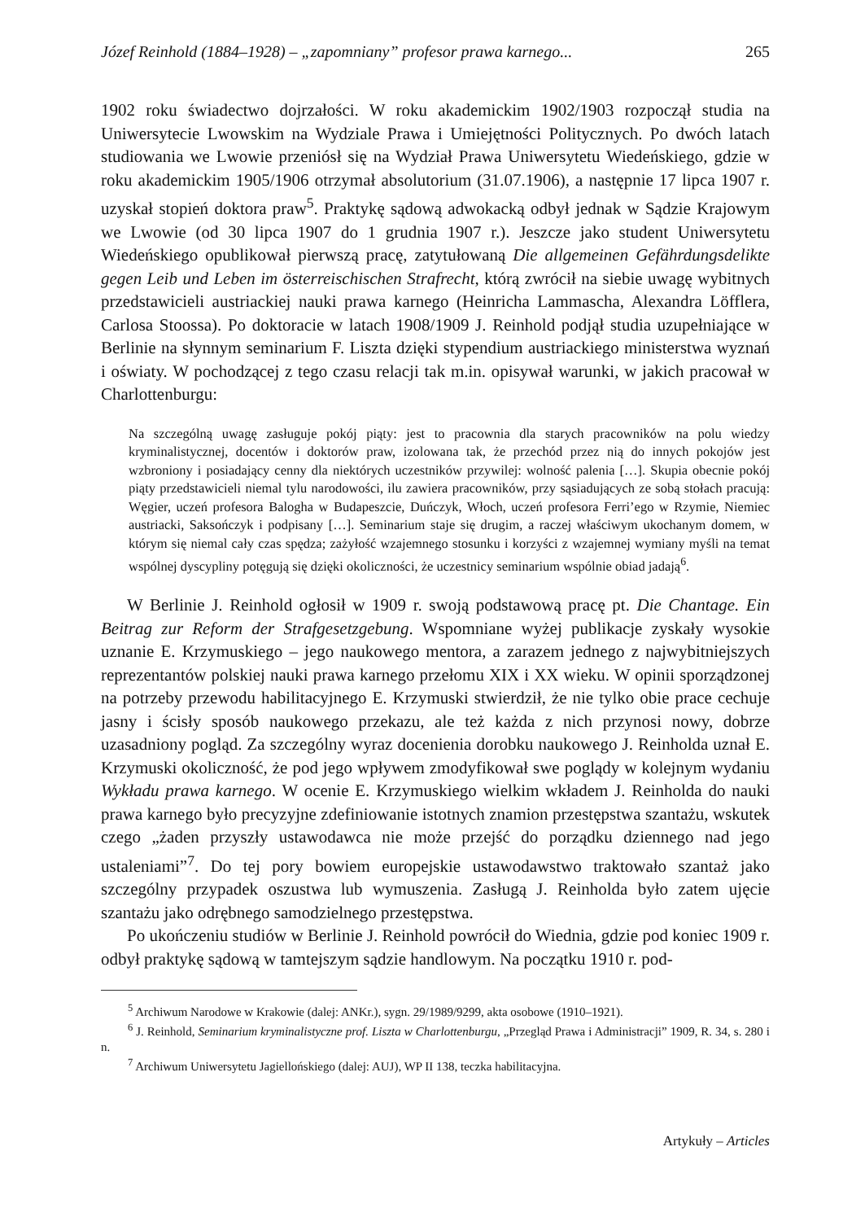Józef Reinhold (1884–1928) – „zapomniany” profesor prawa karnego... 265
1902 roku świadectwo dojrzałości. W roku akademickim 1902/1903 rozpoczął studia na Uniwersytecie Lwowskim na Wydziale Prawa i Umiejętności Politycznych. Po dwóch latach studiowania we Lwowie przeniósł się na Wydział Prawa Uniwersytetu Wiedeńskiego, gdzie w roku akademickim 1905/1906 otrzymał absolutorium (31.07.1906), a następnie 17 lipca 1907 r. uzyskał stopień doktora praw<sup>5</sup>. Praktykę sądową adwokacką odbył jednak w Sądzie Krajowym we Lwowie (od 30 lipca 1907 do 1 grudnia 1907 r.). Jeszcze jako student Uniwersytetu Wiedeńskiego opublikował pierwszą pracę, zatytułowaną Die allgemeinen Gefährdungsdelikte gegen Leib und Leben im österreischischen Strafrecht, którą zwrócił na siebie uwagę wybitnych przedstawicieli austriackiej nauki prawa karnego (Heinricha Lammascha, Alexandra Löfflera, Carlosa Stoossa). Po doktoracie w latach 1908/1909 J. Reinhold podjął studia uzupełniające w Berlinie na słynnym seminarium F. Liszta dzięki stypendium austriackiego ministerstwa wyznań i oświaty. W pochodzącej z tego czasu relacji tak m.in. opisywał warunki, w jakich pracował w Charlottenburgu:
Na szczególną uwagę zasługuje pokój piąty: jest to pracownia dla starych pracowników na polu wiedzy kryminalistycznej, docentów i doktorów praw, izolowana tak, że przechód przez nią do innych pokojów jest wzbroniony i posiadający cenny dla niektórych uczestników przywilej: wolność palenia […]. Skupia obecnie pokój piąty przedstawicieli niemal tylu narodowości, ilu zawiera pracowników, przy sąsiadujących ze sobą stołach pracują: Węgier, uczeń profesora Balogha w Budapeszcie, Duńczyk, Włoch, uczeń profesora Ferri’ego w Rzymie, Niemiec austriacki, Saksończyk i podpisany […]. Seminarium staje się drugim, a raczej właściwym ukochanym domem, w którym się niemal cały czas spędza; zażyłość wzajemnego stosunku i korzyści z wzajemnej wymiany myśli na temat wspólnej dyscypliny potęgują się dzięki okoliczności, że uczestnicy seminarium wspólnie obiad jadają<sup>6</sup>.
W Berlinie J. Reinhold ogłosił w 1909 r. swoją podstawową pracę pt. Die Chantage. Ein Beitrag zur Reform der Strafgesetzgebung. Wspomniane wyżej publikacje zyskały wysokie uznanie E. Krzymuskiego – jego naukowego mentora, a zarazem jednego z najwybitniejszych reprezentantów polskiej nauki prawa karnego przełomu XIX i XX wieku. W opinii sporządzonej na potrzeby przewodu habilitacyjnego E. Krzymuski stwierdził, że nie tylko obie prace cechuje jasny i ścisły sposób naukowego przekazu, ale też każda z nich przynosi nowy, dobrze uzasadniony pogląd. Za szczególny wyraz docenienia dorobku naukowego J. Reinholda uznał E. Krzymuski okoliczność, że pod jego wpływem zmodyfikował swe poglądy w kolejnym wydaniu Wykładu prawa karnego. W ocenie E. Krzymuskiego wielkim wkładem J. Reinholda do nauki prawa karnego było precyzyjne zdefiniowanie istotnych znamion przestępstwa szantażu, wskutek czego „żaden przyszły ustawodawca nie może przejść do porządku dziennego nad jego ustaleniami”<sup>7</sup>. Do tej pory bowiem europejskie ustawodawstwo traktowało szantaż jako szczególny przypadek oszustwa lub wymuszenia. Zasługą J. Reinholda było zatem ujęcie szantażu jako odrębnego samodzielnego przestępstwa.
Po ukończeniu studiów w Berlinie J. Reinhold powrócił do Wiednia, gdzie pod koniec 1909 r. odbył praktykę sądową w tamtejszym sądzie handlowym. Na początku 1910 r. pod-
<sup>5</sup> Archiwum Narodowe w Krakowie (dalej: ANKr.), sygn. 29/1989/9299, akta osobowe (1910–1921).
<sup>6</sup> J. Reinhold, Seminarium kryminalistyczne prof. Liszta w Charlottenburgu, „Przegląd Prawa i Administracji” 1909, R. 34, s. 280 i n.
<sup>7</sup> Archiwum Uniwersytetu Jagiellońskiego (dalej: AUJ), WP II 138, teczka habilitacyjna.
Artykuły – Articles